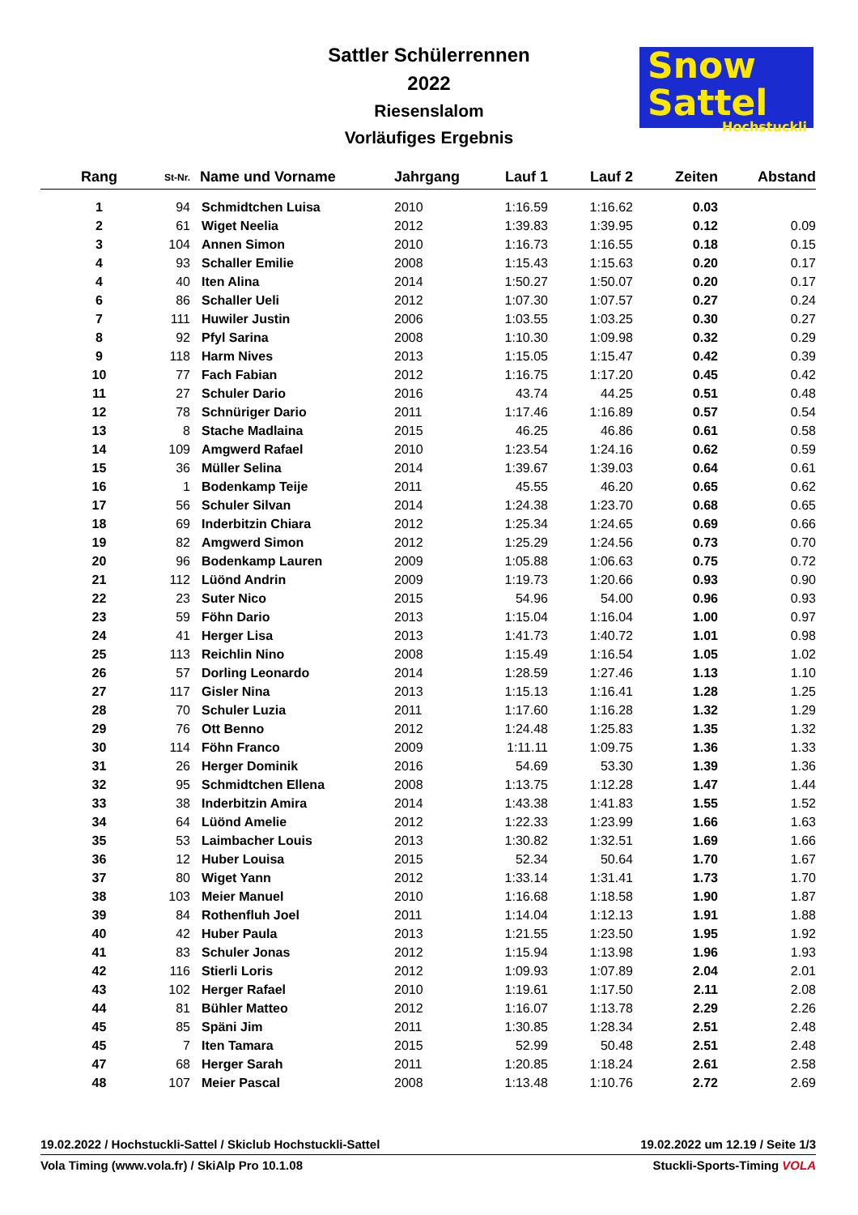Sattler Schülerrennen
2022
Riesenslalom
Vorläufiges Ergebnis
Snow
Sattel
Hochstuckli
| Rang | St-Nr. | Name und Vorname | Jahrgang | Lauf 1 | Lauf 2 | Zeiten | Abstand |
| --- | --- | --- | --- | --- | --- | --- | --- |
| 1 | 94 | Schmidtchen Luisa | 2010 | 1:16.59 | 1:16.62 | 0.03 | |
| 2 | 61 | Wiget Neelia | 2012 | 1:39.83 | 1:39.95 | 0.12 | 0.09 |
| 3 | 104 | Annen Simon | 2010 | 1:16.73 | 1:16.55 | 0.18 | 0.15 |
| 4 | 93 | Schaller Emilie | 2008 | 1:15.43 | 1:15.63 | 0.20 | 0.17 |
| 4 | 40 | Iten Alina | 2014 | 1:50.27 | 1:50.07 | 0.20 | 0.17 |
| 6 | 86 | Schaller Ueli | 2012 | 1:07.30 | 1:07.57 | 0.27 | 0.24 |
| 7 | 111 | Huwiler Justin | 2006 | 1:03.55 | 1:03.25 | 0.30 | 0.27 |
| 8 | 92 | Pfyl Sarina | 2008 | 1:10.30 | 1:09.98 | 0.32 | 0.29 |
| 9 | 118 | Harm Nives | 2013 | 1:15.05 | 1:15.47 | 0.42 | 0.39 |
| 10 | 77 | Fach Fabian | 2012 | 1:16.75 | 1:17.20 | 0.45 | 0.42 |
| 11 | 27 | Schuler Dario | 2016 | 43.74 | 44.25 | 0.51 | 0.48 |
| 12 | 78 | Schnüriger Dario | 2011 | 1:17.46 | 1:16.89 | 0.57 | 0.54 |
| 13 | 8 | Stache Madlaina | 2015 | 46.25 | 46.86 | 0.61 | 0.58 |
| 14 | 109 | Amgwerd Rafael | 2010 | 1:23.54 | 1:24.16 | 0.62 | 0.59 |
| 15 | 36 | Müller Selina | 2014 | 1:39.67 | 1:39.03 | 0.64 | 0.61 |
| 16 | 1 | Bodenkamp Teije | 2011 | 45.55 | 46.20 | 0.65 | 0.62 |
| 17 | 56 | Schuler Silvan | 2014 | 1:24.38 | 1:23.70 | 0.68 | 0.65 |
| 18 | 69 | Inderbitzin Chiara | 2012 | 1:25.34 | 1:24.65 | 0.69 | 0.66 |
| 19 | 82 | Amgwerd Simon | 2012 | 1:25.29 | 1:24.56 | 0.73 | 0.70 |
| 20 | 96 | Bodenkamp Lauren | 2009 | 1:05.88 | 1:06.63 | 0.75 | 0.72 |
| 21 | 112 | Lüönd Andrin | 2009 | 1:19.73 | 1:20.66 | 0.93 | 0.90 |
| 22 | 23 | Suter Nico | 2015 | 54.96 | 54.00 | 0.96 | 0.93 |
| 23 | 59 | Föhn Dario | 2013 | 1:15.04 | 1:16.04 | 1.00 | 0.97 |
| 24 | 41 | Herger Lisa | 2013 | 1:41.73 | 1:40.72 | 1.01 | 0.98 |
| 25 | 113 | Reichlin Nino | 2008 | 1:15.49 | 1:16.54 | 1.05 | 1.02 |
| 26 | 57 | Dorling Leonardo | 2014 | 1:28.59 | 1:27.46 | 1.13 | 1.10 |
| 27 | 117 | Gisler Nina | 2013 | 1:15.13 | 1:16.41 | 1.28 | 1.25 |
| 28 | 70 | Schuler Luzia | 2011 | 1:17.60 | 1:16.28 | 1.32 | 1.29 |
| 29 | 76 | Ott Benno | 2012 | 1:24.48 | 1:25.83 | 1.35 | 1.32 |
| 30 | 114 | Föhn Franco | 2009 | 1:11.11 | 1:09.75 | 1.36 | 1.33 |
| 31 | 26 | Herger Dominik | 2016 | 54.69 | 53.30 | 1.39 | 1.36 |
| 32 | 95 | Schmidtchen Ellena | 2008 | 1:13.75 | 1:12.28 | 1.47 | 1.44 |
| 33 | 38 | Inderbitzin Amira | 2014 | 1:43.38 | 1:41.83 | 1.55 | 1.52 |
| 34 | 64 | Lüönd Amelie | 2012 | 1:22.33 | 1:23.99 | 1.66 | 1.63 |
| 35 | 53 | Laimbacher Louis | 2013 | 1:30.82 | 1:32.51 | 1.69 | 1.66 |
| 36 | 12 | Huber Louisa | 2015 | 52.34 | 50.64 | 1.70 | 1.67 |
| 37 | 80 | Wiget Yann | 2012 | 1:33.14 | 1:31.41 | 1.73 | 1.70 |
| 38 | 103 | Meier Manuel | 2010 | 1:16.68 | 1:18.58 | 1.90 | 1.87 |
| 39 | 84 | Rothenfluh Joel | 2011 | 1:14.04 | 1:12.13 | 1.91 | 1.88 |
| 40 | 42 | Huber Paula | 2013 | 1:21.55 | 1:23.50 | 1.95 | 1.92 |
| 41 | 83 | Schuler Jonas | 2012 | 1:15.94 | 1:13.98 | 1.96 | 1.93 |
| 42 | 116 | Stierli Loris | 2012 | 1:09.93 | 1:07.89 | 2.04 | 2.01 |
| 43 | 102 | Herger Rafael | 2010 | 1:19.61 | 1:17.50 | 2.11 | 2.08 |
| 44 | 81 | Bühler Matteo | 2012 | 1:16.07 | 1:13.78 | 2.29 | 2.26 |
| 45 | 85 | Späni Jim | 2011 | 1:30.85 | 1:28.34 | 2.51 | 2.48 |
| 45 | 7 | Iten Tamara | 2015 | 52.99 | 50.48 | 2.51 | 2.48 |
| 47 | 68 | Herger Sarah | 2011 | 1:20.85 | 1:18.24 | 2.61 | 2.58 |
| 48 | 107 | Meier Pascal | 2008 | 1:13.48 | 1:10.76 | 2.72 | 2.69 |
19.02.2022 / Hochstuckli-Sattel / Skiclub Hochstuckli-Sattel 19.02.2022 um 12.19 / Seite 1/3
Vola Timing (www.vola.fr) / SkiAlp Pro 10.1.08 Stuckli-Sports-Timing VOLA